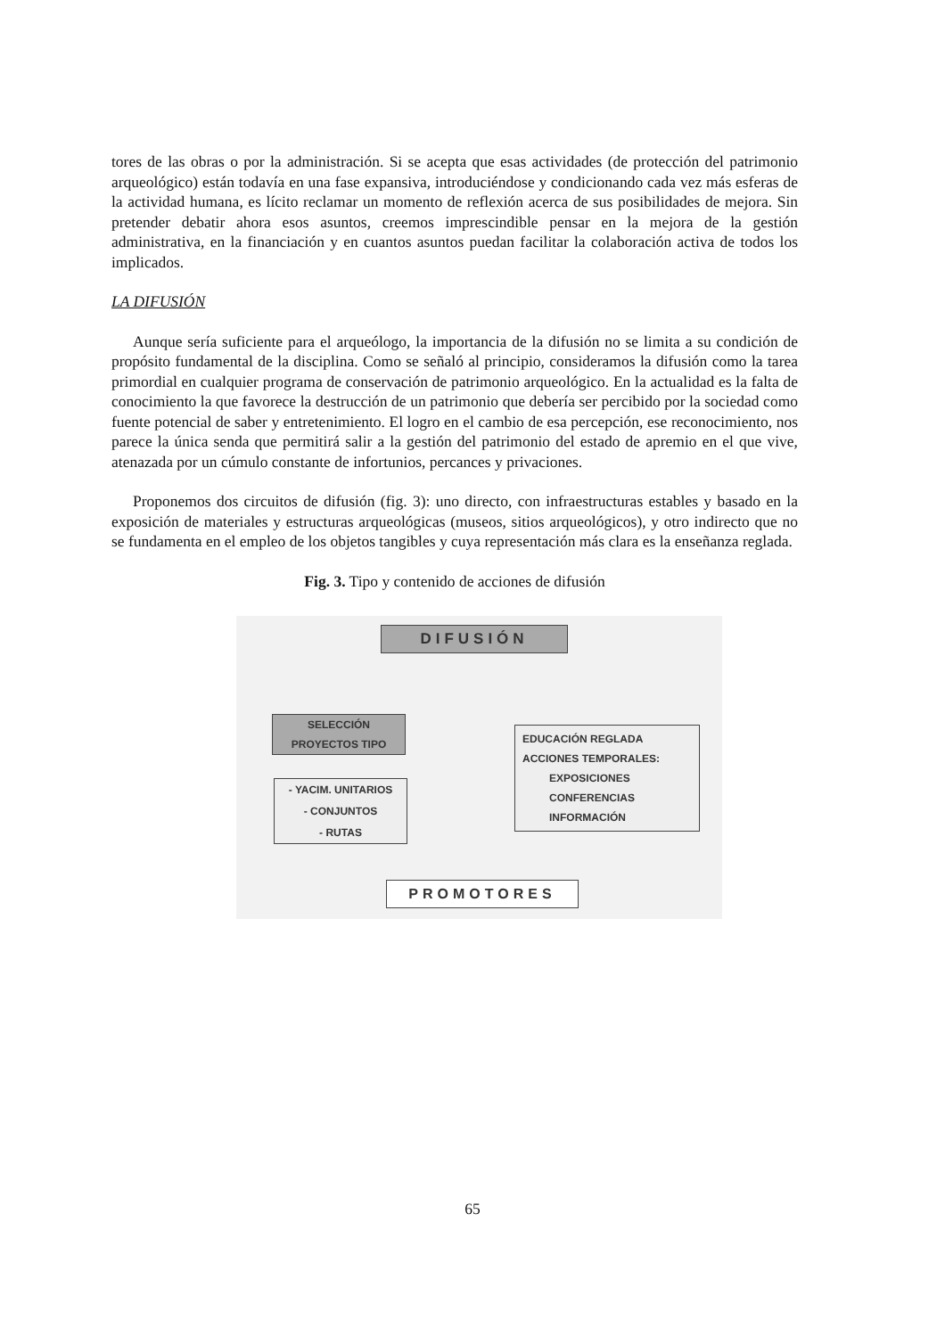tores de las obras o por la administración. Si se acepta que esas actividades (de protección del patrimonio arqueológico) están todavía en una fase expansiva, introduciéndose y condicionando cada vez más esferas de la actividad humana, es lícito reclamar un momento de reflexión acerca de sus posibilidades de mejora. Sin pretender debatir ahora esos asuntos, creemos imprescindible pensar en la mejora de la gestión administrativa, en la financiación y en cuantos asuntos puedan facilitar la colaboración activa de todos los implicados.
LA DIFUSIÓN
Aunque sería suficiente para el arqueólogo, la importancia de la difusión no se limita a su condición de propósito fundamental de la disciplina. Como se señaló al principio, consideramos la difusión como la tarea primordial en cualquier programa de conservación de patrimonio arqueológico. En la actualidad es la falta de conocimiento la que favorece la destrucción de un patrimonio que debería ser percibido por la sociedad como fuente potencial de saber y entretenimiento. El logro en el cambio de esa percepción, ese reconocimiento, nos parece la única senda que permitirá salir a la gestión del patrimonio del estado de apremio en el que vive, atenazada por un cúmulo constante de infortunios, percances y privaciones.
Proponemos dos circuitos de difusión (fig. 3): uno directo, con infraestructuras estables y basado en la exposición de materiales y estructuras arqueológicas (museos, sitios arqueológicos), y otro indirecto que no se fundamenta en el empleo de los objetos tangibles y cuya representación más clara es la enseñanza reglada.
Fig. 3. Tipo y contenido de acciones de difusión
DIFUSIÓN
SELECCIÓN
PROYECTOS TIPO
- YACIM. UNITARIOS
- CONJUNTOS
- RUTAS
EDUCACIÓN REGLADA
ACCIONES TEMPORALES:
EXPOSICIONES
CONFERENCIAS
INFORMACIÓN
PROMOTORES
65